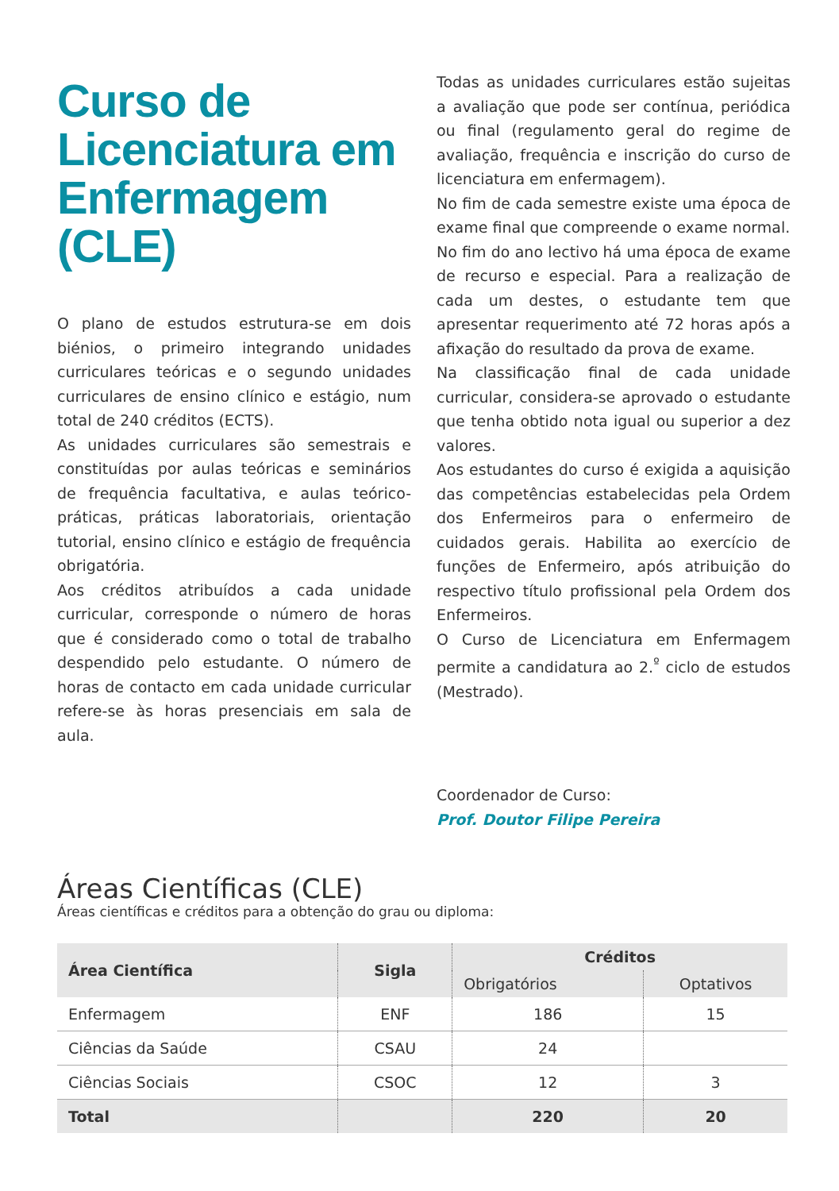Curso de Licenciatura em Enfermagem (CLE)
O plano de estudos estrutura-se em dois biénios, o primeiro integrando unidades curriculares teóricas e o segundo unidades curriculares de ensino clínico e estágio, num total de 240 créditos (ECTS).
As unidades curriculares são semestrais e constituídas por aulas teóricas e seminários de frequência facultativa, e aulas teórico-práticas, práticas laboratoriais, orientação tutorial, ensino clínico e estágio de frequência obrigatória.
Aos créditos atribuídos a cada unidade curricular, corresponde o número de horas que é considerado como o total de trabalho despendido pelo estudante. O número de horas de contacto em cada unidade curricular refere-se às horas presenciais em sala de aula.
Todas as unidades curriculares estão sujeitas a avaliação que pode ser contínua, periódica ou final (regulamento geral do regime de avaliação, frequência e inscrição do curso de licenciatura em enfermagem).
No fim de cada semestre existe uma época de exame final que compreende o exame normal.
No fim do ano lectivo há uma época de exame de recurso e especial. Para a realização de cada um destes, o estudante tem que apresentar requerimento até 72 horas após a afixação do resultado da prova de exame.
Na classificação final de cada unidade curricular, considera-se aprovado o estudante que tenha obtido nota igual ou superior a dez valores.
Aos estudantes do curso é exigida a aquisição das competências estabelecidas pela Ordem dos Enfermeiros para o enfermeiro de cuidados gerais. Habilita ao exercício de funções de Enfermeiro, após atribuição do respectivo título profissional pela Ordem dos Enfermeiros.
O Curso de Licenciatura em Enfermagem permite a candidatura ao 2.<sup>º</sup> ciclo de estudos (Mestrado).
Coordenador de Curso:
Prof. Doutor Filipe Pereira
Áreas Científicas (CLE)
Áreas científicas e créditos para a obtenção do grau ou diploma:
| Área Científica | Sigla | Créditos | |
| --- | --- | --- | --- |
| | | Obrigatórios | Optativos |
| Enfermagem | ENF | 186 | 15 |
| Ciências da Saúde | CSAU | 24 | |
| Ciências Sociais | CSOC | 12 | 3 |
| Total | | 220 | 20 |